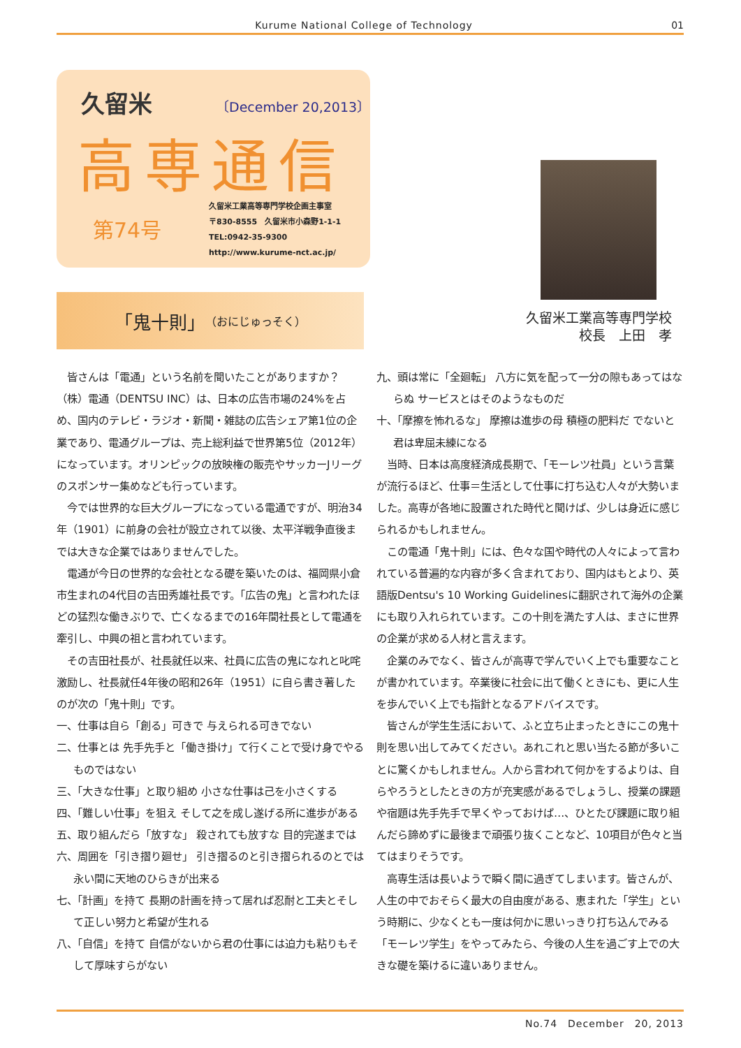Kurume National College of Technology 01
久留米 〔December 20,2013〕
高専通信
第74号
久留米工業高等専門学校企画主事室
〒830-8555　久留米市小森野1-1-1
TEL:0942-35-9300
http://www.kurume-nct.ac.jp/
久留米工業高等専門学校
校長　上田　孝
「鬼十則」 （おにじゅっそく）
皆さんは「電通」という名前を聞いたことがありますか？（株）電通（DENTSU INC）は、日本の広告市場の24%を占め、国内のテレビ・ラジオ・新聞・雑誌の広告シェア第1位の企業であり、電通グループは、売上総利益で世界第5位（2012年）になっています。オリンピックの放映権の販売やサッカーJリーグのスポンサー集めなども行っています。
今では世界的な巨大グループになっている電通ですが、明治34年（1901）に前身の会社が設立されて以後、太平洋戦争直後までは大きな企業ではありませんでした。
電通が今日の世界的な会社となる礎を築いたのは、福岡県小倉市生まれの4代目の吉田秀雄社長です。「広告の鬼」と言われたほどの猛烈な働きぶりで、亡くなるまでの16年間社長として電通を牽引し、中興の祖と言われています。
その吉田社長が、社長就任以来、社員に広告の鬼になれと叱咤激励し、社長就任4年後の昭和26年（1951）に自ら書き著したのが次の「鬼十則」です。
一、仕事は自ら「創る」可きで 与えられる可きでない
二、仕事とは 先手先手と「働き掛け」て行くことで受け身でやるものではない
三、「大きな仕事」と取り組め 小さな仕事は己を小さくする
四、「難しい仕事」を狙え そして之を成し遂げる所に進歩がある
五、取り組んだら「放すな」 殺されても放すな 目的完遂までは
六、周囲を「引き摺り廻せ」 引き摺るのと引き摺られるのとでは永い間に天地のひらきが出来る
七、「計画」を持て 長期の計画を持って居れば忍耐と工夫とそして正しい努力と希望が生れる
八、「自信」を持て 自信がないから君の仕事には迫力も粘りもそして厚味すらがない
九、頭は常に「全廻転」 八方に気を配って一分の隙もあってはならぬ サービスとはそのようなものだ
十、「摩擦を怖れるな」 摩擦は進歩の母 積極の肥料だ でないと君は卑屈未練になる
当時、日本は高度経済成長期で、「モーレツ社員」という言葉が流行るほど、仕事＝生活として仕事に打ち込む人々が大勢いました。高専が各地に設置された時代と聞けば、少しは身近に感じられるかもしれません。
この電通「鬼十則」には、色々な国や時代の人々によって言われている普遍的な内容が多く含まれており、国内はもとより、英語版Dentsu's 10 Working Guidelinesに翻訳されて海外の企業にも取り入れられています。この十則を満たす人は、まさに世界の企業が求める人材と言えます。
企業のみでなく、皆さんが高専で学んでいく上でも重要なことが書かれています。卒業後に社会に出て働くときにも、更に人生を歩んでいく上でも指針となるアドバイスです。
皆さんが学生生活において、ふと立ち止まったときにこの鬼十則を思い出してみてください。あれこれと思い当たる節が多いことに驚くかもしれません。人から言われて何かをするよりは、自らやろうとしたときの方が充実感があるでしょうし、授業の課題や宿題は先手先手で早くやっておけば…、ひとたび課題に取り組んだら諦めずに最後まで頑張り抜くことなど、10項目が色々と当てはまりそうです。
高専生活は長いようで瞬く間に過ぎてしまいます。皆さんが、人生の中でおそらく最大の自由度がある、恵まれた「学生」という時期に、少なくとも一度は何かに思いっきり打ち込んでみる「モーレツ学生」をやってみたら、今後の人生を過ごす上での大きな礎を築けるに違いありません。
No.74　December　20, 2013